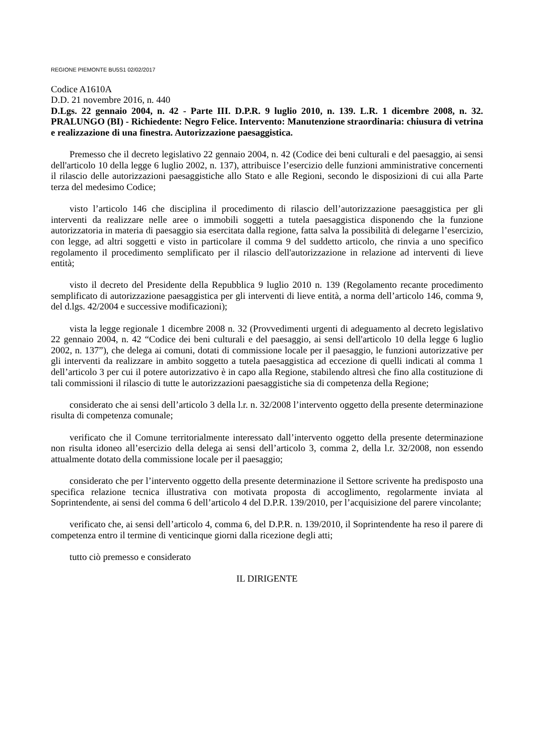REGIONE PIEMONTE BU5S1 02/02/2017
Codice A1610A
D.D. 21 novembre 2016, n. 440
D.Lgs. 22 gennaio 2004, n. 42 - Parte III. D.P.R. 9 luglio 2010, n. 139. L.R. 1 dicembre 2008, n. 32. PRALUNGO (BI) - Richiedente: Negro Felice. Intervento: Manutenzione straordinaria: chiusura di vetrina e realizzazione di una finestra. Autorizzazione paesaggistica.
Premesso che il decreto legislativo 22 gennaio 2004, n. 42 (Codice dei beni culturali e del paesaggio, ai sensi dell'articolo 10 della legge 6 luglio 2002, n. 137), attribuisce l’esercizio delle funzioni amministrative concernenti il rilascio delle autorizzazioni paesaggistiche allo Stato e alle Regioni, secondo le disposizioni di cui alla Parte terza del medesimo Codice;
visto l’articolo 146 che disciplina il procedimento di rilascio dell’autorizzazione paesaggistica per gli interventi da realizzare nelle aree o immobili soggetti a tutela paesaggistica disponendo che la funzione autorizzatoria in materia di paesaggio sia esercitata dalla regione, fatta salva la possibilità di delegarne l’esercizio, con legge, ad altri soggetti e visto in particolare il comma 9 del suddetto articolo, che rinvia a uno specifico regolamento il procedimento semplificato per il rilascio dell'autorizzazione in relazione ad interventi di lieve entità;
visto il decreto del Presidente della Repubblica 9 luglio 2010 n. 139 (Regolamento recante procedimento semplificato di autorizzazione paesaggistica per gli interventi di lieve entità, a norma dell’articolo 146, comma 9, del d.lgs. 42/2004 e successive modificazioni);
vista la legge regionale 1 dicembre 2008 n. 32 (Provvedimenti urgenti di adeguamento al decreto legislativo 22 gennaio 2004, n. 42 “Codice dei beni culturali e del paesaggio, ai sensi dell'articolo 10 della legge 6 luglio 2002, n. 137”), che delega ai comuni, dotati di commissione locale per il paesaggio, le funzioni autorizzative per gli interventi da realizzare in ambito soggetto a tutela paesaggistica ad eccezione di quelli indicati al comma 1 dell’articolo 3 per cui il potere autorizzativo è in capo alla Regione, stabilendo altresì che fino alla costituzione di tali commissioni il rilascio di tutte le autorizzazioni paesaggistiche sia di competenza della Regione;
considerato che ai sensi dell’articolo 3 della l.r. n. 32/2008 l’intervento oggetto della presente determinazione risulta di competenza comunale;
verificato che il Comune territorialmente interessato dall’intervento oggetto della presente determinazione non risulta idoneo all’esercizio della delega ai sensi dell’articolo 3, comma 2, della l.r. 32/2008, non essendo attualmente dotato della commissione locale per il paesaggio;
considerato che per l’intervento oggetto della presente determinazione il Settore scrivente ha predisposto una specifica relazione tecnica illustrativa con motivata proposta di accoglimento, regolarmente inviata al Soprintendente, ai sensi del comma 6 dell’articolo 4 del D.P.R. 139/2010, per l’acquisizione del parere vincolante;
verificato che, ai sensi dell’articolo 4, comma 6, del D.P.R. n. 139/2010, il Soprintendente ha reso il parere di competenza entro il termine di venticinque giorni dalla ricezione degli atti;
tutto ciò premesso e considerato
IL DIRIGENTE